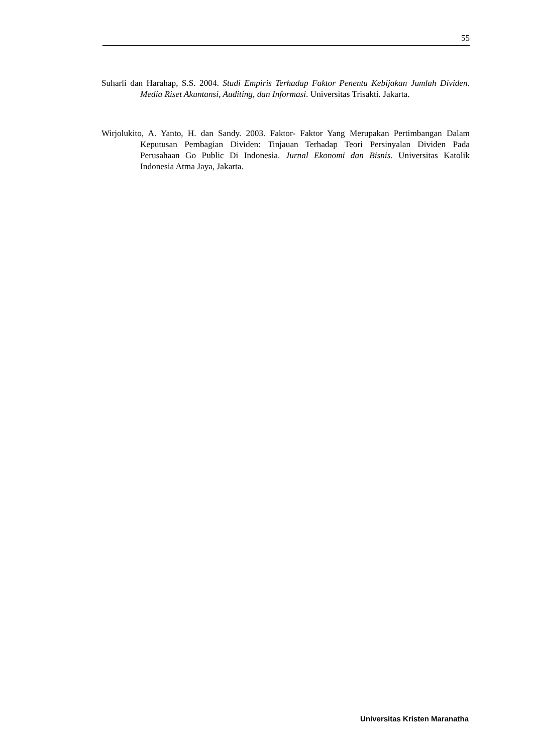55
Suharli dan Harahap, S.S. 2004. Studi Empiris Terhadap Faktor Penentu Kebijakan Jumlah Dividen. Media Riset Akuntansi, Auditing, dan Informasi. Universitas Trisakti. Jakarta.
Wirjolukito, A. Yanto, H. dan Sandy. 2003. Faktor- Faktor Yang Merupakan Pertimbangan Dalam Keputusan Pembagian Dividen: Tinjauan Terhadap Teori Persinyalan Dividen Pada Perusahaan Go Public Di Indonesia. Jurnal Ekonomi dan Bisnis. Universitas Katolik Indonesia Atma Jaya, Jakarta.
Universitas Kristen Maranatha